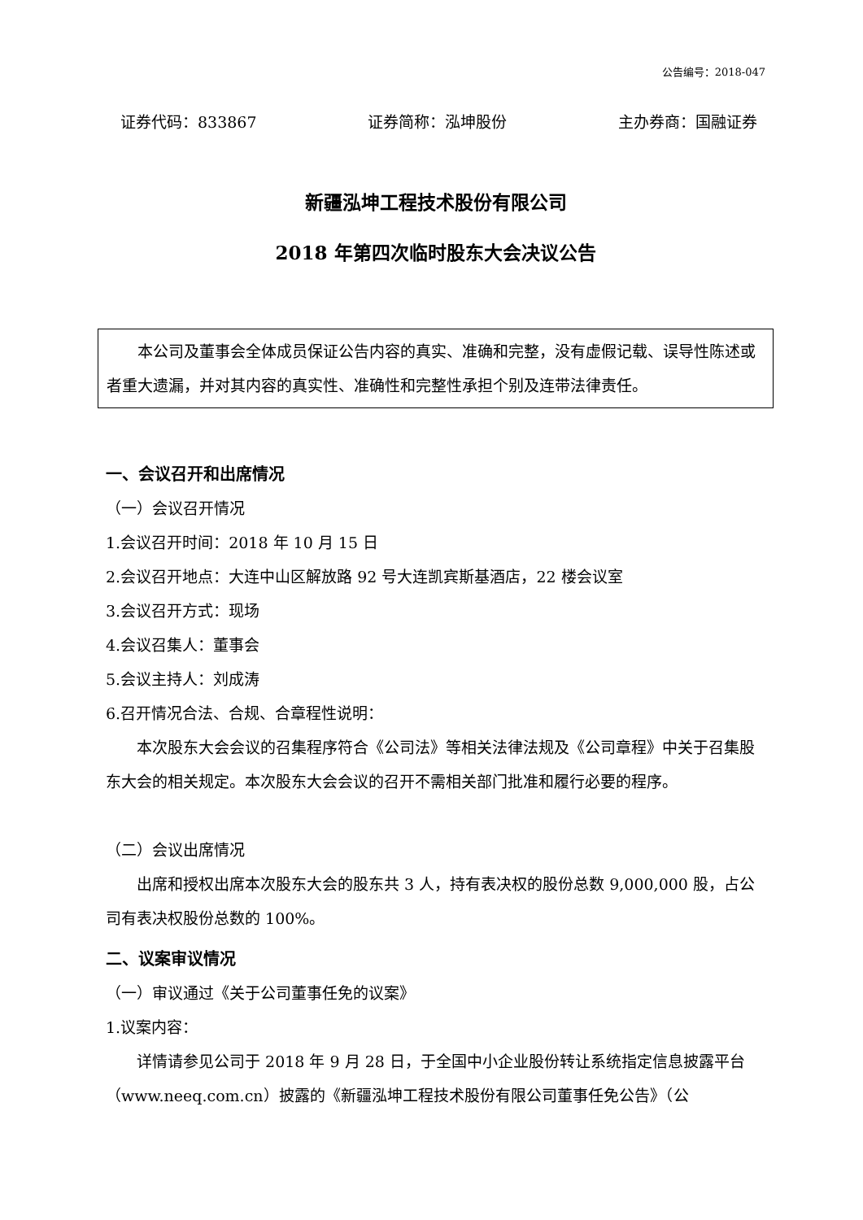公告编号：2018-047
证券代码：833867 证券简称：泓坤股份 主办券商：国融证券
新疆泓坤工程技术股份有限公司
2018 年第四次临时股东大会决议公告
本公司及董事会全体成员保证公告内容的真实、准确和完整，没有虚假记载、误导性陈述或者重大遗漏，并对其内容的真实性、准确性和完整性承担个别及连带法律责任。
一、会议召开和出席情况
（一）会议召开情况
1.会议召开时间：2018 年 10 月 15 日
2.会议召开地点：大连中山区解放路 92 号大连凯宾斯基酒店，22 楼会议室
3.会议召开方式：现场
4.会议召集人：董事会
5.会议主持人：刘成涛
6.召开情况合法、合规、合章程性说明：
本次股东大会会议的召集程序符合《公司法》等相关法律法规及《公司章程》中关于召集股东大会的相关规定。本次股东大会会议的召开不需相关部门批准和履行必要的程序。
（二）会议出席情况
出席和授权出席本次股东大会的股东共 3 人，持有表决权的股份总数 9,000,000 股，占公司有表决权股份总数的 100%。
二、议案审议情况
（一）审议通过《关于公司董事任免的议案》
1.议案内容：
详情请参见公司于 2018 年 9 月 28 日，于全国中小企业股份转让系统指定信息披露平台（www.neeq.com.cn）披露的《新疆泓坤工程技术股份有限公司董事任免公告》（公